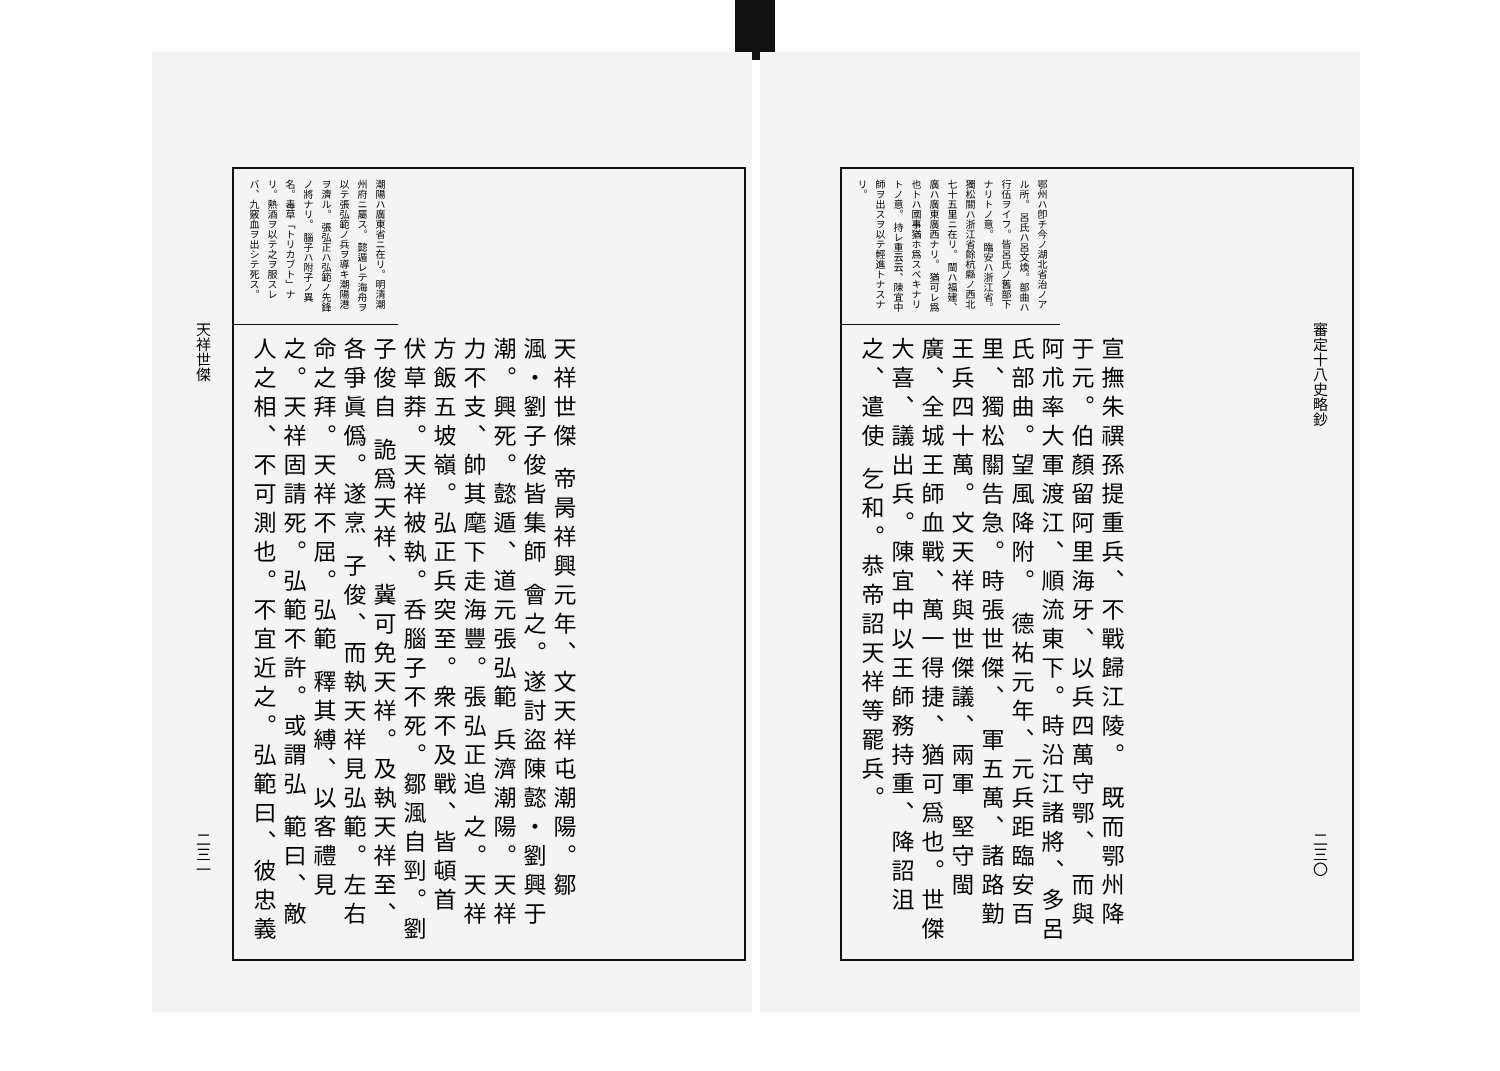審定十八史略鈔
鄂州ハ卽チ今ノ湖北省治ノアル所。 呂氏ハ呂文煥。部曲ハ行伍ヲイフ。皆呂氏ノ舊部下ナリトノ意。 臨安ハ浙江省。獨松關ハ浙江省餘杭縣ノ西北七十五里ニ在リ。 閩ハ福建、廣ハ廣東廣西ナリ。 猶可レ爲也トハ國事猶ホ爲スベキナリトノ意。 持レ重云云、陳宜中師ヲ出スヲ以テ輕進トナスナリ。
宣撫朱禩孫提重兵、不戰歸江陵。 既而鄂州降于元。伯顏留阿里海牙、以兵四萬守鄂、 而與阿朮率大軍渡江、順流東下。時沿江諸將、多呂 氏部曲。望風降附。 德祐元年、元兵距臨安百里、獨松關告急。時張世傑、 軍五萬、諸路勤王兵四十萬。文天祥與世傑議、兩軍 堅守閩廣、全城王師血戰、萬一得捷、猶可爲也。世傑 大喜、議出兵。陳宜中以王師務持重、降詔沮之、遣使 乞和。恭帝詔天祥等罷兵。
二三〇
天祥世傑
潮陽ハ廣東省ニ在リ。明清潮州府ニ屬ス。 懿遁レテ海舟ヲ以テ張弘範ノ兵ヲ導キ潮陽港ヲ濟ル。 張弘正ハ弘範ノ先鋒ノ將ナリ。 腦子ハ附子ノ異名。毒草「トリカブト」ナリ。熱酒ヲ以テ之ヲ服スレバ、九竅血ヲ出シテ死ス。
天祥世傑 帝昺祥興元年、文天祥屯潮陽。鄒渢・劉子俊皆集師 會之。遂討盜陳懿・劉興于潮。興死。懿遁、道元張弘範 兵濟潮陽。天祥力不支、帥其麾下走海豐。張弘正追 之。天祥方飯五坡嶺。弘正兵突至。衆不及戰、皆頓首 伏草莽。天祥被執。呑腦子不死。鄒渢自剄。劉子俊自 詭爲天祥、冀可免天祥。及執天祥至、各爭眞僞。遂烹 子俊、而執天祥見弘範。左右命之拜。天祥不屈。弘範 釋其縛、以客禮見之。天祥固請死。弘範不許。或謂弘 範曰、敵人之相、不可測也。不宜近之。弘範曰、彼忠義
二三一